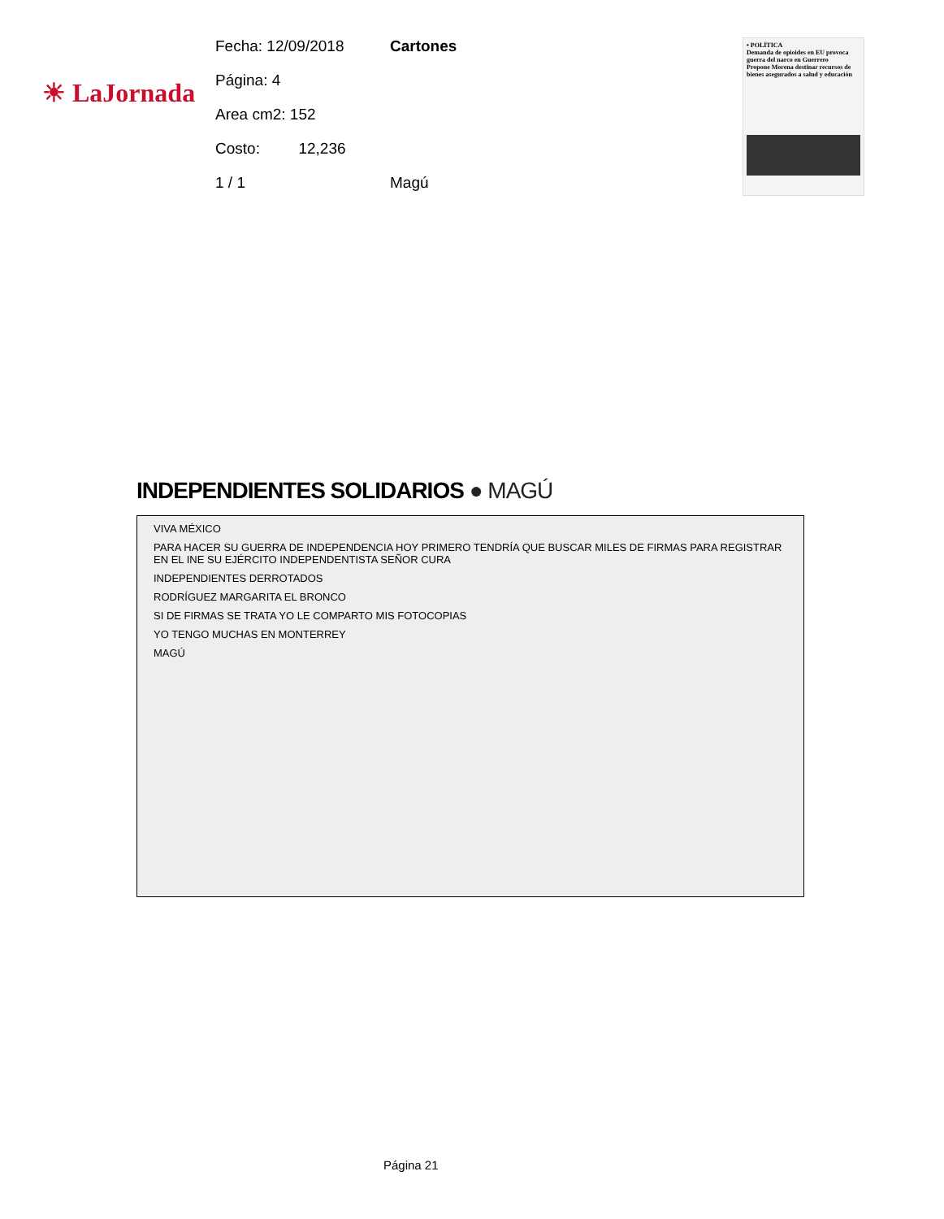☀ LaJornada
Fecha: 12/09/2018 Cartones
Página: 4
Area cm2: 152
Costo: 12,236
1 / 1 Magú
• POLÍTICA
Demanda de opioides en EU provoca guerra del narco en Guerrero
Propone Morena destinar recursos de bienes asegurados a salud y educación
INDEPENDIENTES SOLIDARIOS ● MAGÚ
VIVA MÉXICO
PARA HACER SU GUERRA DE INDEPENDENCIA HOY PRIMERO TENDRÍA QUE BUSCAR MILES DE FIRMAS PARA REGISTRAR EN EL INE SU EJÉRCITO INDEPENDENTISTA SEÑOR CURA
INDEPENDIENTES DERROTADOS
RODRÍGUEZ MARGARITA EL BRONCO
SI DE FIRMAS SE TRATA YO LE COMPARTO MIS FOTOCOPIAS
YO TENGO MUCHAS EN MONTERREY
MAGÚ
Página 21